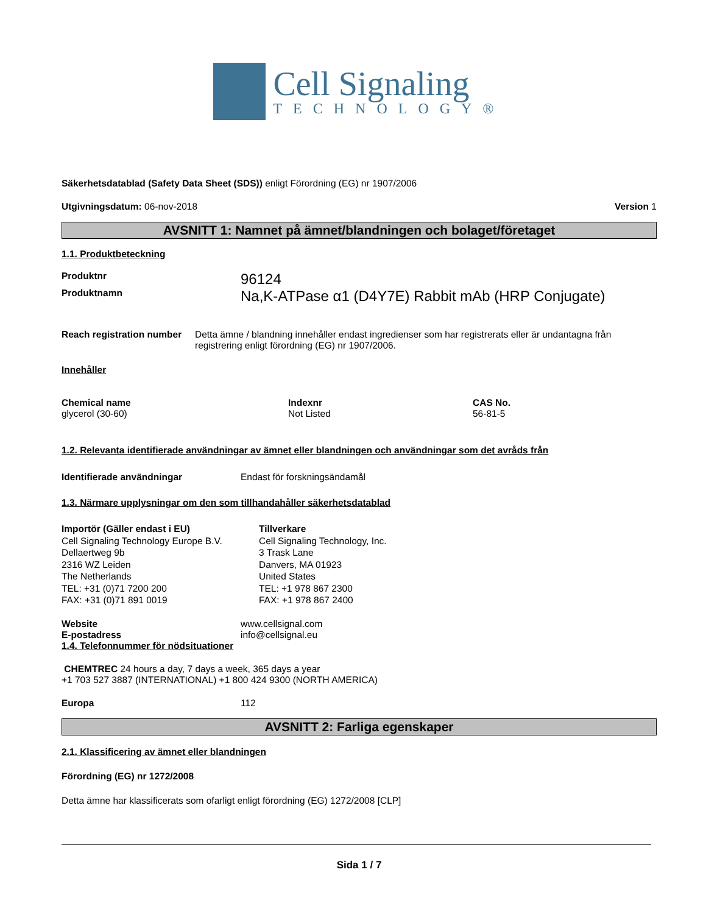Cell Signaling
TECHNOLOGY®
Säkerhetsdatablad (Safety Data Sheet (SDS)) enligt Förordning (EG) nr 1907/2006
Utgivningsdatum: 06-nov-2018 Version 1
AVSNITT 1: Namnet på ämnet/blandningen och bolaget/företaget
1.1. Produktbeteckning
Produktnr
96124
Produktnamn
Na,K-ATPase α1 (D4Y7E) Rabbit mAb (HRP Conjugate)
Reach registration number Detta ämne / blandning innehåller endast ingredienser som har registrerats eller är undantagna från registrering enligt förordning (EG) nr 1907/2006.
Innehåller
| Chemical name | Indexnr | CAS No. |
| --- | --- | --- |
| glycerol (30-60) | Not Listed | 56-81-5 |
1.2. Relevanta identifierade användningar av ämnet eller blandningen och användningar som det avråds från
Identifierade användningar Endast för forskningsändamål
1.3. Närmare upplysningar om den som tillhandahåller säkerhetsdatablad
Importör (Gäller endast i EU)
Cell Signaling Technology Europe B.V.
Dellaertweg 9b
2316 WZ Leiden
The Netherlands
TEL: +31 (0)71 7200 200
FAX: +31 (0)71 891 0019
Tillverkare
Cell Signaling Technology, Inc.
3 Trask Lane
Danvers, MA 01923
United States
TEL: +1 978 867 2300
FAX: +1 978 867 2400
Website www.cellsignal.com
E-postadress info@cellsignal.eu
1.4. Telefonnummer för nödsituationer
CHEMTREC 24 hours a day, 7 days a week, 365 days a year
+1 703 527 3887 (INTERNATIONAL) +1 800 424 9300 (NORTH AMERICA)
Europa 112
AVSNITT 2: Farliga egenskaper
2.1. Klassificering av ämnet eller blandningen
Förordning (EG) nr 1272/2008
Detta ämne har klassificerats som ofarligt enligt förordning (EG) 1272/2008 [CLP]
Sida 1 / 7